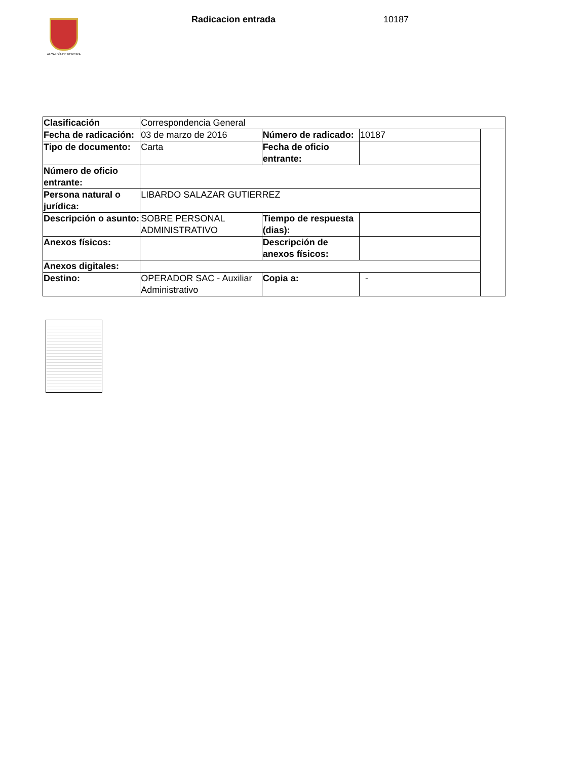ALCALDÍA DE PEREIRA Radicacion entrada 10187
| Clasificación | Correspondencia General | | | |
| Fecha de radicación: | 03 de marzo de 2016 | Número de radicado: | 10187 | |
| Tipo de documento: | Carta | Fecha de oficio entrante: | | |
| Número de oficio entrante: | | | | |
| Persona natural o jurídica: | LIBARDO SALAZAR GUTIERREZ | | | |
| Descripción o asunto: | SOBRE PERSONAL ADMINISTRATIVO | Tiempo de respuesta (dias): | | |
| Anexos físicos: | | Descripción de anexos físicos: | | |
| Anexos digitales: | | | | |
| Destino: | OPERADOR SAC - Auxiliar Administrativo | Copia a: | - | |